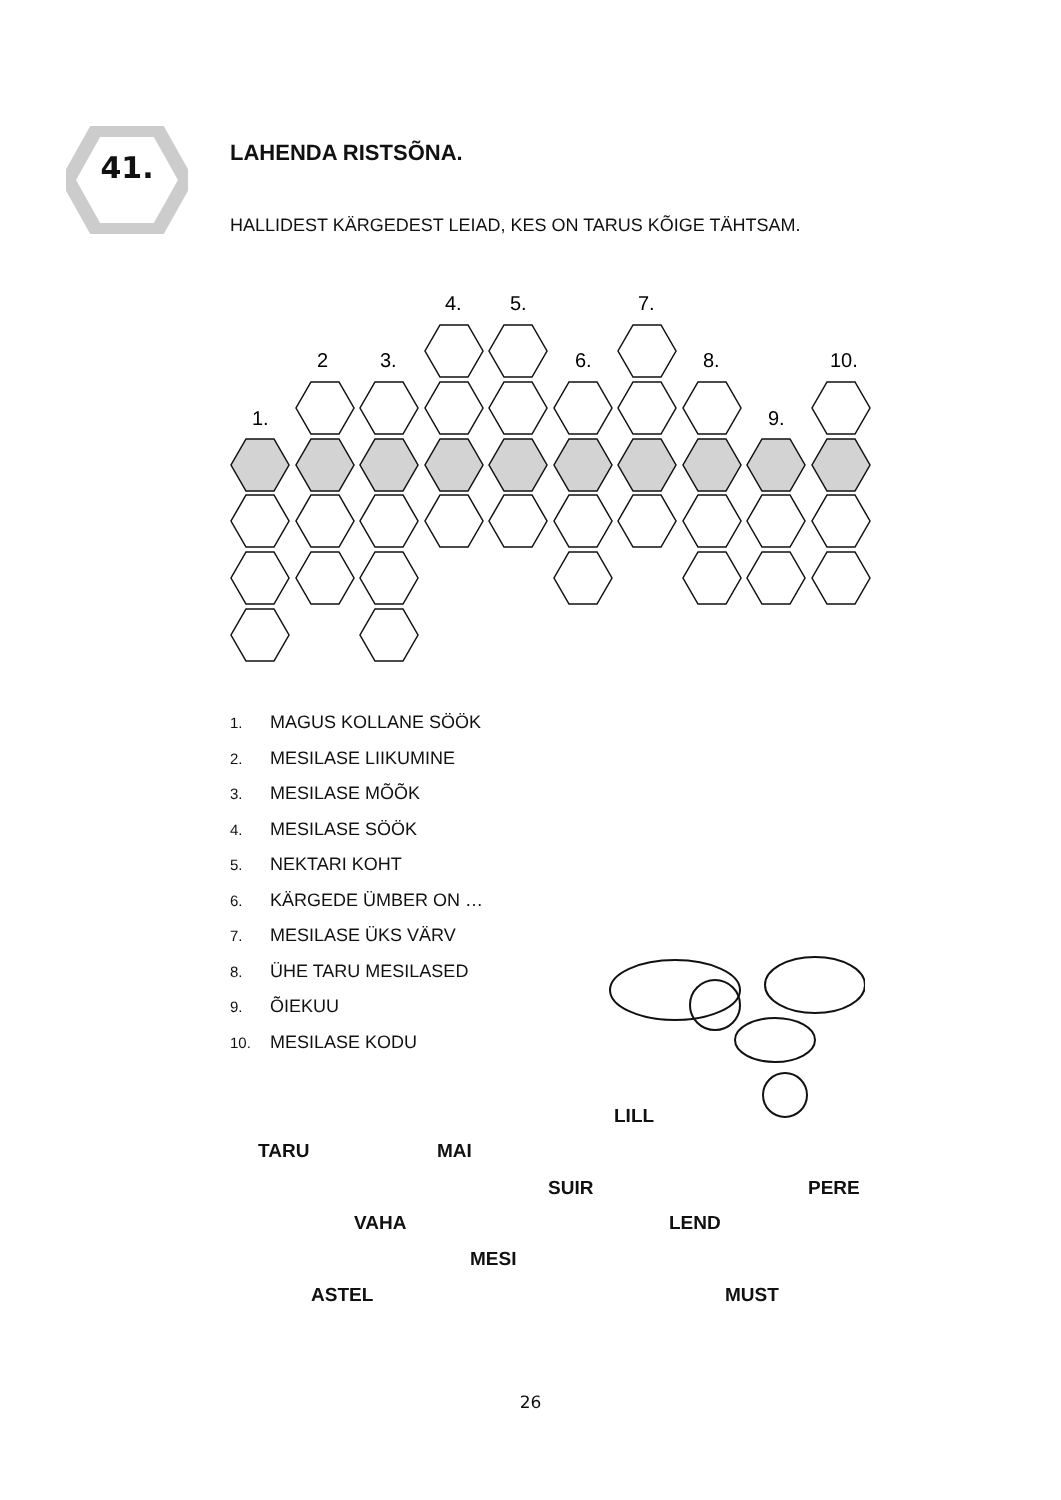41. LAHENDA RISTSÕNA.
HALLIDEST KÄRGEDEST LEIAD, KES ON TARUS KÕIGE TÄHTSAM.
4.
5.
7.
2
3.
6.
8.
10.
1.
9.
1. MAGUS KOLLANE SÖÖK
2. MESILASE LIIKUMINE
3. MESILASE MÕÕK
4. MESILASE SÖÖK
5. NEKTARI KOHT
6. KÄRGEDE ÜMBER ON …
7. MESILASE ÜKS VÄRV
8. ÜHE TARU MESILASED
9. ÕIEKUU
10. MESILASE KODU
LILL
TARU MAI
SUIR PERE
VAHA LEND
MESI
ASTEL MUST
26